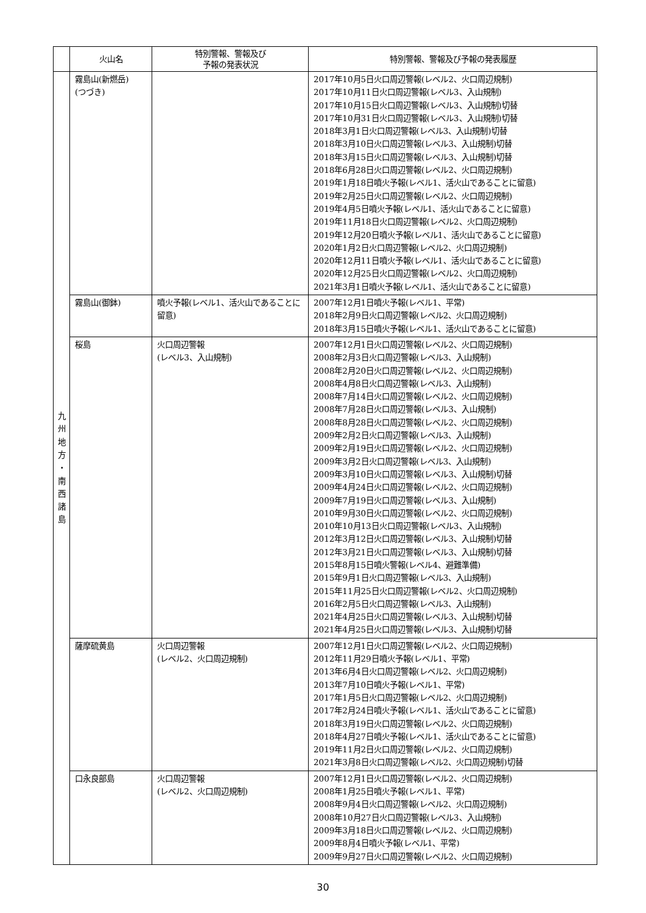| | 火山名 | 特別警報、警報及び 予報の発表状況 | 特別警報、警報及び予報の発表履歴 |
| --- | --- | --- | --- |
| 九 州 地 方 ・ 南 西 諸 島 | 霧島山(新燃岳) (つづき) | | 2017年10月5日火口周辺警報(レベル2、火口周辺規制) 2017年10月11日火口周辺警報(レベル3、入山規制) 2017年10月15日火口周辺警報(レベル3、入山規制)切替 2017年10月31日火口周辺警報(レベル3、入山規制)切替 2018年3月1日火口周辺警報(レベル3、入山規制)切替 2018年3月10日火口周辺警報(レベル3、入山規制)切替 2018年3月15日火口周辺警報(レベル3、入山規制)切替 2018年6月28日火口周辺警報(レベル2、火口周辺規制) 2019年1月18日噴火予報(レベル1、活火山であることに留意) 2019年2月25日火口周辺警報(レベル2、火口周辺規制) 2019年4月5日噴火予報(レベル1、活火山であることに留意) 2019年11月18日火口周辺警報(レベル2、火口周辺規制) 2019年12月20日噴火予報(レベル1、活火山であることに留意) 2020年1月2日火口周辺警報(レベル2、火口周辺規制) 2020年12月11日噴火予報(レベル1、活火山であることに留意) 2020年12月25日火口周辺警報(レベル2、火口周辺規制) 2021年3月1日噴火予報(レベル1、活火山であることに留意) |
| | 霧島山(御鉢) | 噴火予報(レベル1、活火山であることに留意) | 2007年12月1日噴火予報(レベル1、平常) 2018年2月9日火口周辺警報(レベル2、火口周辺規制) 2018年3月15日噴火予報(レベル1、活火山であることに留意) |
| | 桜島 | 火口周辺警報 (レベル3、入山規制) | 2007年12月1日火口周辺警報(レベル2、火口周辺規制) 2008年2月3日火口周辺警報(レベル3、入山規制) 2008年2月20日火口周辺警報(レベル2、火口周辺規制) 2008年4月8日火口周辺警報(レベル3、入山規制) 2008年7月14日火口周辺警報(レベル2、火口周辺規制) 2008年7月28日火口周辺警報(レベル3、入山規制) 2008年8月28日火口周辺警報(レベル2、火口周辺規制) 2009年2月2日火口周辺警報(レベル3、入山規制) 2009年2月19日火口周辺警報(レベル2、火口周辺規制) 2009年3月2日火口周辺警報(レベル3、入山規制) 2009年3月10日火口周辺警報(レベル3、入山規制)切替 2009年4月24日火口周辺警報(レベル2、火口周辺規制) 2009年7月19日火口周辺警報(レベル3、入山規制) 2010年9月30日火口周辺警報(レベル2、火口周辺規制) 2010年10月13日火口周辺警報(レベル3、入山規制) 2012年3月12日火口周辺警報(レベル3、入山規制)切替 2012年3月21日火口周辺警報(レベル3、入山規制)切替 2015年8月15日噴火警報(レベル4、避難準備) 2015年9月1日火口周辺警報(レベル3、入山規制) 2015年11月25日火口周辺警報(レベル2、火口周辺規制) 2016年2月5日火口周辺警報(レベル3、入山規制) 2021年4月25日火口周辺警報(レベル3、入山規制)切替 2021年4月25日火口周辺警報(レベル3、入山規制)切替 |
| | 薩摩硫黄島 | 火口周辺警報 (レベル2、火口周辺規制) | 2007年12月1日火口周辺警報(レベル2、火口周辺規制) 2012年11月29日噴火予報(レベル1、平常) 2013年6月4日火口周辺警報(レベル2、火口周辺規制) 2013年7月10日噴火予報(レベル1、平常) 2017年1月5日火口周辺警報(レベル2、火口周辺規制) 2017年2月24日噴火予報(レベル1、活火山であることに留意) 2018年3月19日火口周辺警報(レベル2、火口周辺規制) 2018年4月27日噴火予報(レベル1、活火山であることに留意) 2019年11月2日火口周辺警報(レベル2、火口周辺規制) 2021年3月8日火口周辺警報(レベル2、火口周辺規制)切替 |
| | 口永良部島 | 火口周辺警報 (レベル2、火口周辺規制) | 2007年12月1日火口周辺警報(レベル2、火口周辺規制) 2008年1月25日噴火予報(レベル1、平常) 2008年9月4日火口周辺警報(レベル2、火口周辺規制) 2008年10月27日火口周辺警報(レベル3、入山規制) 2009年3月18日火口周辺警報(レベル2、火口周辺規制) 2009年8月4日噴火予報(レベル1、平常) 2009年9月27日火口周辺警報(レベル2、火口周辺規制) |
30